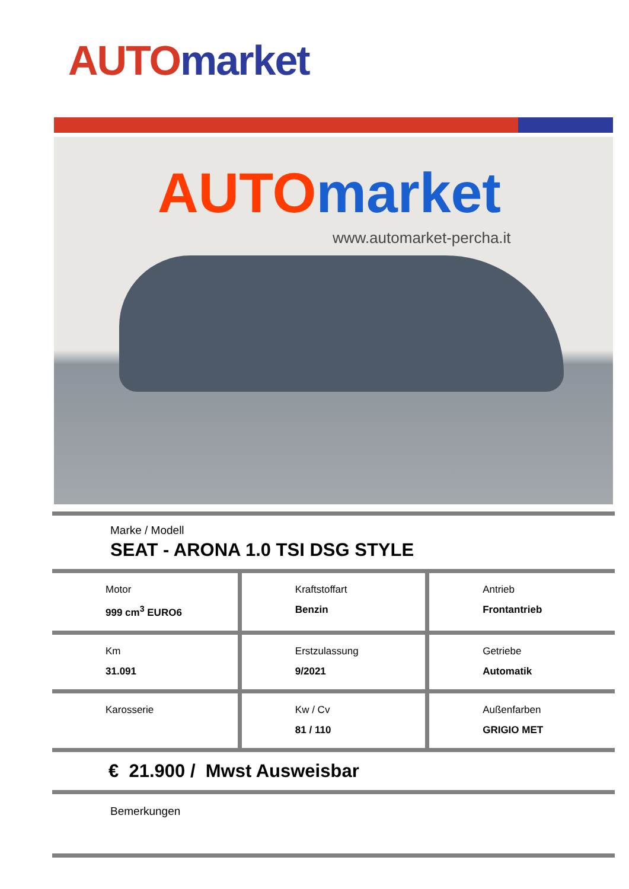AUTO market
AUTO market
www.automarket-percha.it
Marke / Modell
SEAT - ARONA 1.0 TSI DSG STYLE
| Motor 999 cm<sup>3</sup> EURO6 | Kraftstoffart Benzin | Antrieb Frontantrieb |
| Km 31.091 | Erstzulassung 9/2021 | Getriebe Automatik |
| Karosserie | Kw / Cv 81 / 110 | Außenfarben GRIGIO MET |
€ 21.900 / Mwst Ausweisbar
Bemerkungen